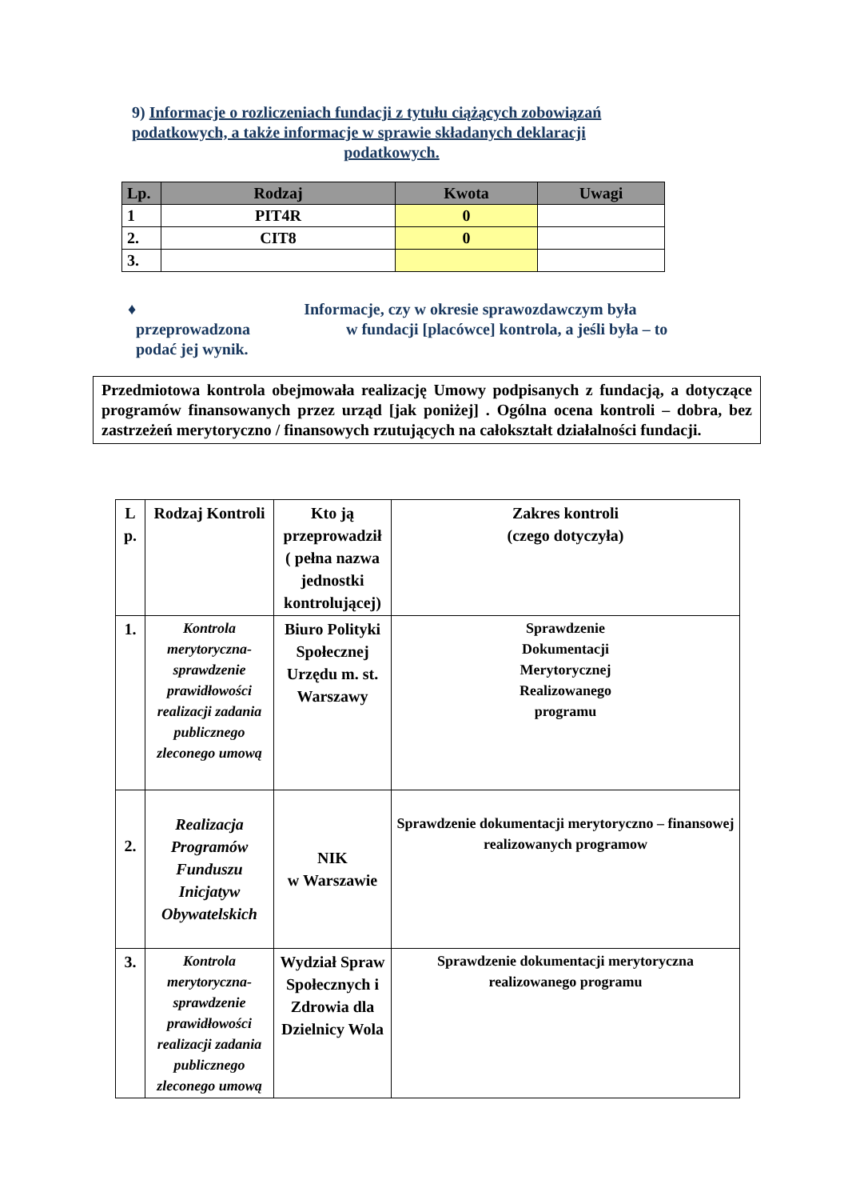9) Informacje o rozliczeniach fundacji z tytułu ciążących zobowiązań podatkowych, a także informacje w sprawie składanych deklaracji
podatkowych.
| Lp. | Rodzaj | Kwota | Uwagi |
| --- | --- | --- | --- |
| 1 | PIT4R | 0 | |
| 2. | CIT8 | 0 | |
| 3. | | | |
♦ Informacje, czy w okresie sprawozdawczym była
przeprowadzona w fundacji [placówce] kontrola, a jeśli była – to
podać jej wynik.
Przedmiotowa kontrola obejmowała realizację Umowy podpisanych z fundacją, a dotyczące programów finansowanych przez urząd [jak poniżej] . Ogólna ocena kontroli – dobra, bez zastrzeżeń merytoryczno / finansowych rzutujących na całokształt działalności fundacji.
| L p. | Rodzaj Kontroli | Kto ją przeprowadził ( pełna nazwa jednostki kontrolującej) | Zakres kontroli (czego dotyczyła) |
| 1. | Kontrola merytoryczna-sprawdzenie prawidłowości realizacji zadania publicznego zleconego umową | Biuro Polityki Społecznej Urzędu m. st. Warszawy | Sprawdzenie Dokumentacji Merytorycznej Realizowanego programu |
| 2. | Realizacja Programów Funduszu Inicjatyw Obywatelskich | NIK w Warszawie | Sprawdzenie dokumentacji merytoryczno – finansowej realizowanych programow |
| 3. | Kontrola merytoryczna-sprawdzenie prawidłowości realizacji zadania publicznego zleconego umową | Wydział Spraw Społecznych i Zdrowia dla Dzielnicy Wola | Sprawdzenie dokumentacji merytoryczna realizowanego programu |